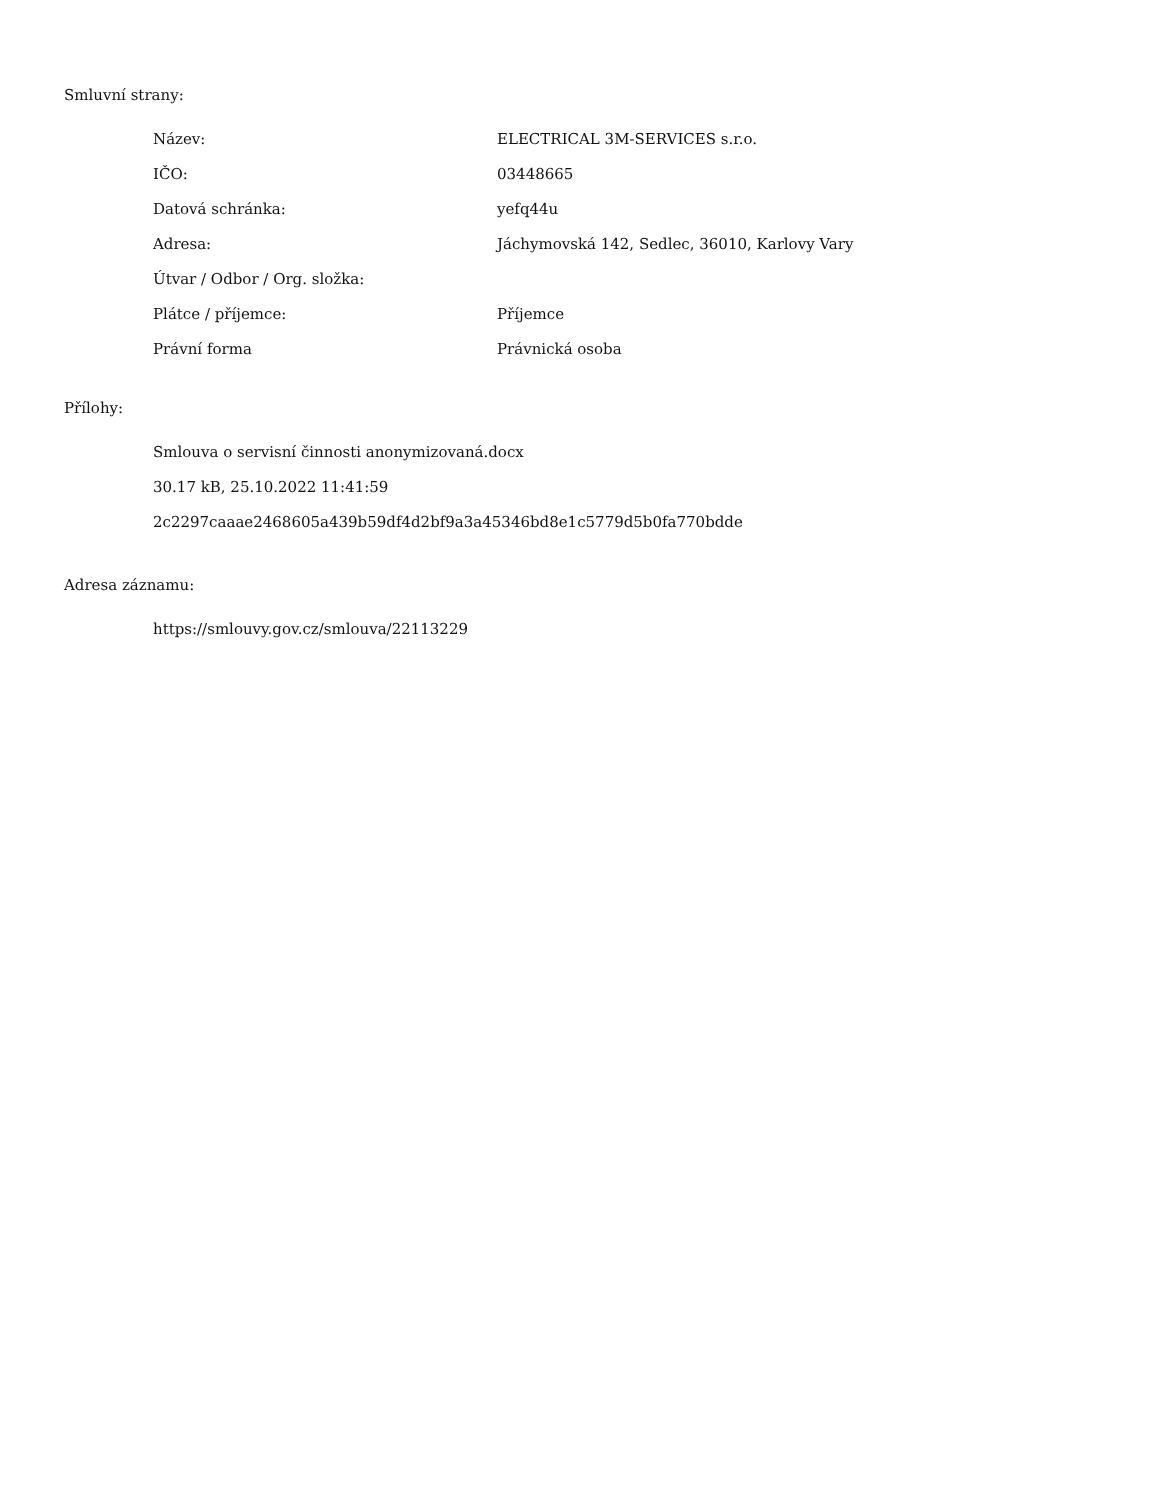Smluvní strany:
| Název: | ELECTRICAL 3M-SERVICES s.r.o. |
| IČO: | 03448665 |
| Datová schránka: | yefq44u |
| Adresa: | Jáchymovská 142, Sedlec, 36010, Karlovy Vary |
| Útvar / Odbor / Org. složka: | |
| Plátce / příjemce: | Příjemce |
| Právní forma | Právnická osoba |
Přílohy:
Smlouva o servisní činnosti anonymizovaná.docx
30.17 kB, 25.10.2022 11:41:59
2c2297caaae2468605a439b59df4d2bf9a3a45346bd8e1c5779d5b0fa770bdde
Adresa záznamu:
https://smlouvy.gov.cz/smlouva/22113229